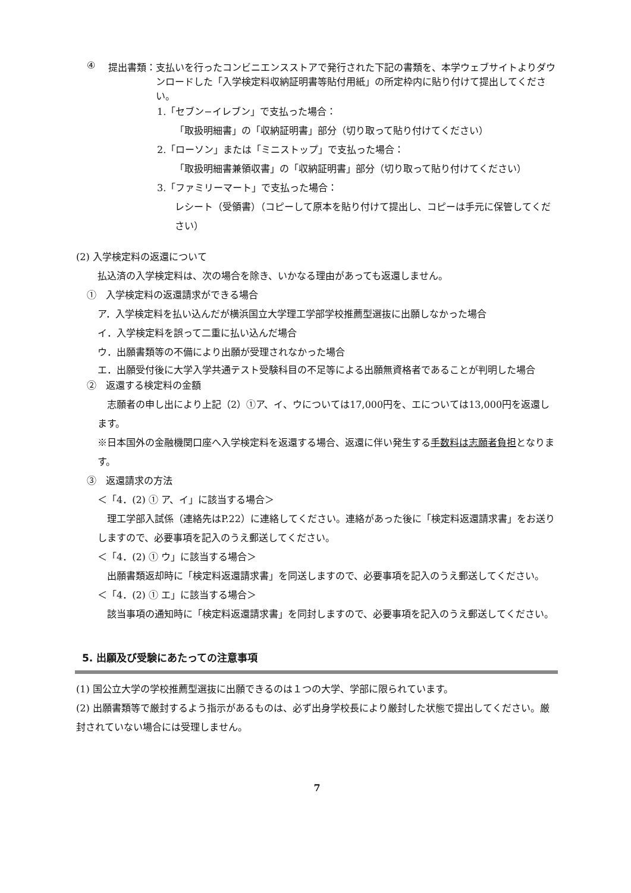④ 提出書類： 支払いを行ったコンビニエンスストアで発行された下記の書類を、本学ウェブサイトよりダウンロードした「入学検定料収納証明書等貼付用紙」の所定枠内に貼り付けて提出してください。
1.「セブン−イレブン」で支払った場合：
「取扱明細書」の「収納証明書」部分（切り取って貼り付けてください）
2.「ローソン」または「ミニストップ」で支払った場合：
「取扱明細書兼領収書」の「収納証明書」部分（切り取って貼り付けてください）
3.「ファミリーマート」で支払った場合：
レシート（受領書）（コピーして原本を貼り付けて提出し、コピーは手元に保管してください）
(2) 入学検定料の返還について
払込済の入学検定料は、次の場合を除き、いかなる理由があっても返還しません。
①　入学検定料の返還請求ができる場合
ア．入学検定料を払い込んだが横浜国立大学理工学部学校推薦型選抜に出願しなかった場合
イ．入学検定料を誤って二重に払い込んだ場合
ウ．出願書類等の不備により出願が受理されなかった場合
エ． 出願受付後に大学入学共通テスト受験科目の不足等による出願無資格者であることが判明した場合
②　返還する検定料の金額
　志願者の申し出により上記（2）①ア、イ、ウについては17,000円を、エについては13,000円を返還します。
※日本国外の金融機関口座へ入学検定料を返還する場合、返還に伴い発生する手数料は志願者負担となります。
③　返還請求の方法
＜「4．(2) ① ア、イ」に該当する場合＞
　理工学部入試係（連絡先はP.22）に連絡してください。連絡があった後に「検定料返還請求書」をお送りしますので、必要事項を記入のうえ郵送してください。
＜「4．(2) ① ウ」に該当する場合＞
　出願書類返却時に「検定料返還請求書」を同送しますので、必要事項を記入のうえ郵送してください。
＜「4．(2) ① エ」に該当する場合＞
　該当事項の通知時に「検定料返還請求書」を同封しますので、必要事項を記入のうえ郵送してください。
5. 出願及び受験にあたっての注意事項
(1) 国公立大学の学校推薦型選抜に出願できるのは１つの大学、学部に限られています。
(2) 出願書類等で厳封するよう指示があるものは、必ず出身学校長により厳封した状態で提出してください。厳封されていない場合には受理しません。
7